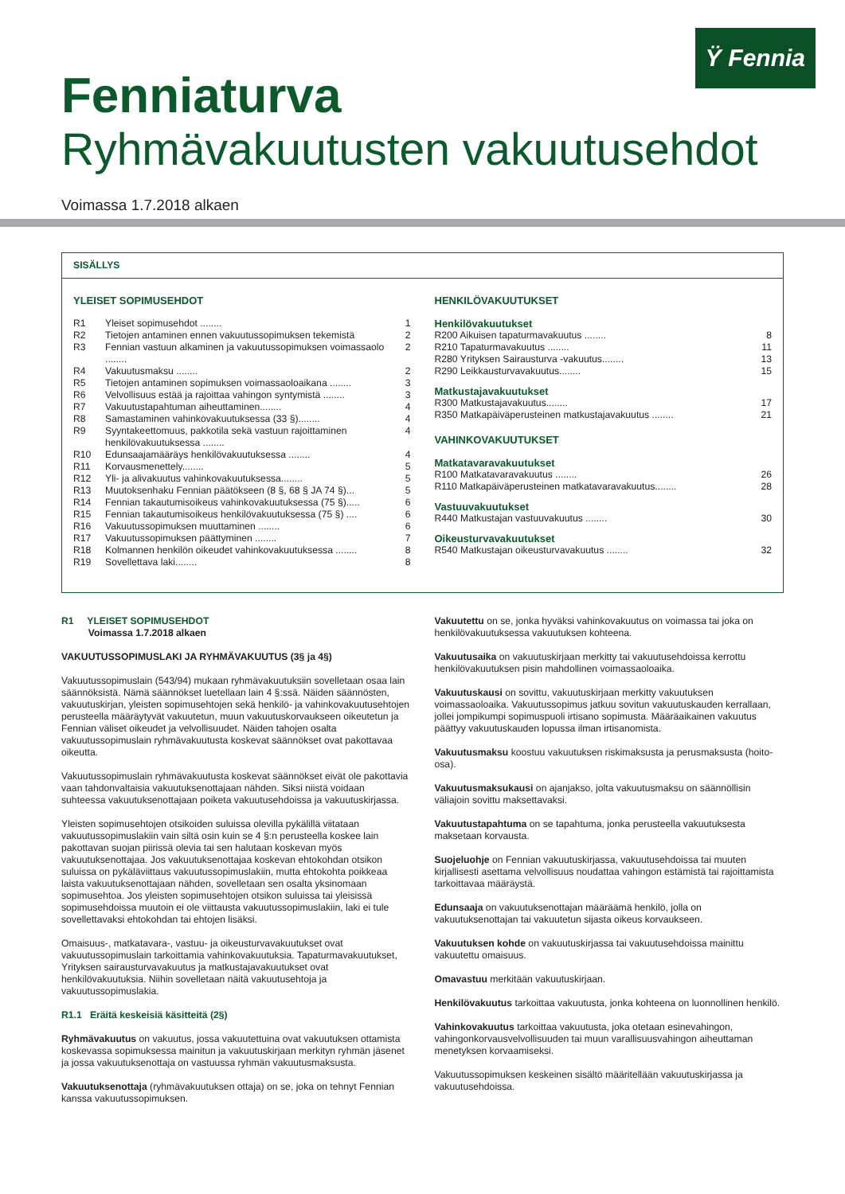Ϋ Fennia
Fenniaturva
Ryhmävakuutusten vakuutusehdot
Voimassa 1.7.2018 alkaen
SISÄLLYS
YLEISET SOPIMUSEHDOT
| R1 | Yleiset sopimusehdot ........ | 1 |
| R2 | Tietojen antaminen ennen vakuutussopimuksen tekemistä | 2 |
| R3 | Fennian vastuun alkaminen ja vakuutussopimuksen voimassaolo ........ | 2 |
| R4 | Vakuutusmaksu ........ | 2 |
| R5 | Tietojen antaminen sopimuksen voimassaoloaikana ........ | 3 |
| R6 | Velvollisuus estää ja rajoittaa vahingon syntymistä ........ | 3 |
| R7 | Vakuutustapahtuman aiheuttaminen........ | 4 |
| R8 | Samastaminen vahinkovakuutuksessa (33 §)........ | 4 |
| R9 | Syyntakeettomuus, pakkotila sekä vastuun rajoittaminen henkilövakuutuksessa ........ | 4 |
| R10 | Edunsaajamääräys henkilövakuutuksessa ........ | 4 |
| R11 | Korvausmenettely........ | 5 |
| R12 | Yli- ja alivakuutus vahinkovakuutuksessa........ | 5 |
| R13 | Muutoksenhaku Fennian päätökseen (8 §, 68 § JA 74 §)... | 5 |
| R14 | Fennian takautumisoikeus vahinkovakuutuksessa (75 §)..... | 6 |
| R15 | Fennian takautumisoikeus henkilövakuutuksessa (75 §) .... | 6 |
| R16 | Vakuutussopimuksen muuttaminen ........ | 6 |
| R17 | Vakuutussopimuksen päättyminen ........ | 7 |
| R18 | Kolmannen henkilön oikeudet vahinkovakuutuksessa ........ | 8 |
| R19 | Sovellettava laki........ | 8 |
HENKILÖVAKUUTUKSET
Henkilövakuutukset
| R200 Aikuisen tapaturmavakuutus ........ | 8 |
| R210 Tapaturmavakuutus ........ | 11 |
| R280 Yrityksen Sairausturva -vakuutus........ | 13 |
| R290 Leikkausturvavakuutus........ | 15 |
Matkustajavakuutukset
| R300 Matkustajavakuutus........ | 17 |
| R350 Matkapäiväperusteinen matkustajavakuutus ........ | 21 |
VAHINKOVAKUUTUKSET
Matkatavaravakuutukset
| R100 Matkatavaravakuutus ........ | 26 |
| R110 Matkapäiväperusteinen matkatavaravakuutus........ | 28 |
Vastuuvakuutukset
| R440 Matkustajan vastuuvakuutus ........ | 30 |
Oikeusturvavakuutukset
| R540 Matkustajan oikeusturvavakuutus ........ | 32 |
R1 YLEISET SOPIMUSEHDOT
Voimassa 1.7.2018 alkaen
VAKUUTUSSOPIMUSLAKI JA RYHMÄVAKUUTUS (3§ ja 4§)
Vakuutussopimuslain (543/94) mukaan ryhmävakuutuksiin sovelletaan osaa lain säännöksistä. Nämä säännökset luetellaan lain 4 §:ssä. Näiden säännösten, vakuutuskirjan, yleisten sopimusehtojen sekä henkilö- ja vahinkovakuutusehtojen perusteella määräytyvät vakuutetun, muun vakuutuskorvaukseen oikeutetun ja Fennian väliset oikeudet ja velvollisuudet. Näiden tahojen osalta vakuutussopimuslain ryhmävakuutusta koskevat säännökset ovat pakottavaa oikeutta.
Vakuutussopimuslain ryhmävakuutusta koskevat säännökset eivät ole pakottavia vaan tahdonvaltaisia vakuutuksenottajaan nähden. Siksi niistä voidaan suhteessa vakuutuksenottajaan poiketa vakuutusehdoissa ja vakuutuskirjassa.
Yleisten sopimusehtojen otsikoiden suluissa olevilla pykälillä viitataan vakuutussopimuslakiin vain siltä osin kuin se 4 §:n perusteella koskee lain pakottavan suojan piirissä olevia tai sen halutaan koskevan myös vakuutuksenottajaa. Jos vakuutuksenottajaa koskevan ehtokohdan otsikon suluissa on pykäläviittaus vakuutussopimuslakiin, mutta ehtokohta poikkeaa laista vakuutuksenottajaan nähden, sovelletaan sen osalta yksinomaan sopimusehtoa. Jos yleisten sopimusehtojen otsikon suluissa tai yleisissä sopimusehdoissa muutoin ei ole viittausta vakuutussopimuslakiin, laki ei tule sovellettavaksi ehtokohdan tai ehtojen lisäksi.
Omaisuus-, matkatavara-, vastuu- ja oikeusturvavakuutukset ovat vakuutussopimuslain tarkoittamia vahinkovakuutuksia. Tapaturmavakuutukset, Yrityksen sairausturvavakuutus ja matkustajavakuutukset ovat henkilövakuutuksia. Niihin sovelletaan näitä vakuutusehtoja ja vakuutussopimuslakia.
R1.1 Eräitä keskeisiä käsitteitä (2§)
Ryhmävakuutus on vakuutus, jossa vakuutettuina ovat vakuutuksen ottamista koskevassa sopimuksessa mainitun ja vakuutuskirjaan merkityn ryhmän jäsenet ja jossa vakuutuksenottaja on vastuussa ryhmän vakuutusmaksusta.
Vakuutuksenottaja (ryhmävakuutuksen ottaja) on se, joka on tehnyt Fennian kanssa vakuutussopimuksen.
Vakuutettu on se, jonka hyväksi vahinkovakuutus on voimassa tai joka on henkilövakuutuksessa vakuutuksen kohteena.
Vakuutusaika on vakuutuskirjaan merkitty tai vakuutusehdoissa kerrottu henkilövakuutuksen pisin mahdollinen voimassaoloaika.
Vakuutuskausi on sovittu, vakuutuskirjaan merkitty vakuutuksen voimassaoloaika. Vakuutussopimus jatkuu sovitun vakuutuskauden kerrallaan, jollei jompikumpi sopimuspuoli irtisano sopimusta. Määräaikainen vakuutus päättyy vakuutuskauden lopussa ilman irtisanomista.
Vakuutusmaksu koostuu vakuutuksen riskimaksusta ja perusmaksusta (hoito-osa).
Vakuutusmaksukausi on ajanjakso, jolta vakuutusmaksu on säännöllisin väliajoin sovittu maksettavaksi.
Vakuutustapahtuma on se tapahtuma, jonka perusteella vakuutuksesta maksetaan korvausta.
Suojeluohje on Fennian vakuutuskirjassa, vakuutusehdoissa tai muuten kirjallisesti asettama velvollisuus noudattaa vahingon estämistä tai rajoittamista tarkoittavaa määräystä.
Edunsaaja on vakuutuksenottajan määräämä henkilö, jolla on vakuutuksenottajan tai vakuutetun sijasta oikeus korvaukseen.
Vakuutuksen kohde on vakuutuskirjassa tai vakuutusehdoissa mainittu vakuutettu omaisuus.
Omavastuu merkitään vakuutuskirjaan.
Henkilövakuutus tarkoittaa vakuutusta, jonka kohteena on luonnollinen henkilö.
Vahinkovakuutus tarkoittaa vakuutusta, joka otetaan esinevahingon, vahingonkorvausvelvollisuuden tai muun varallisuusvahingon aiheuttaman menetyksen korvaamiseksi.
Vakuutussopimuksen keskeinen sisältö määritellään vakuutuskirjassa ja vakuutusehdoissa.